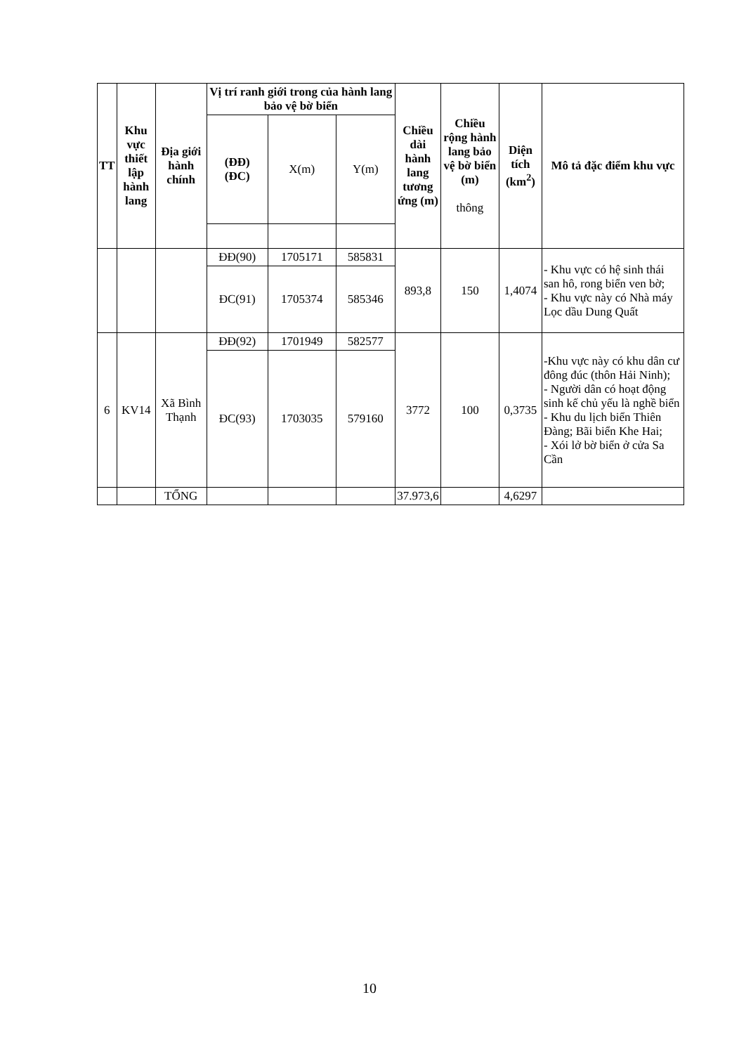| TT | Khu vực thiết lập hành lang | Địa giới hành chính | Vị trí ranh giới trong của hành lang bảo vệ bờ biển | | | Chiều dài hành lang tương ứng (m) | Chiều rộng hành lang bảo vệ bờ biển (m) thông | Diện tích (km<sup>2</sup>) | Mô tả đặc điểm khu vực |
| --- | --- | --- | --- | --- | --- | --- | --- | --- | --- |
| | | | (ĐĐ) (ĐC) | X(m) | Y(m) | | | | |
| | | | ĐĐ(90) | 1705171 | 585831 | 893,8 | 150 | 1,4074 | - Khu vực có hệ sinh thái san hô, rong biển ven bờ; - Khu vực này có Nhà máy Lọc dầu Dung Quất |
| | | | ĐC(91) | 1705374 | 585346 | | | | |
| 6 | KV14 | Xã Bình Thạnh | ĐĐ(92) | 1701949 | 582577 | 3772 | 100 | 0,3735 | -Khu vực này có khu dân cư đông đúc (thôn Hải Ninh); - Người dân có hoạt động sinh kế chủ yếu là nghề biển - Khu du lịch biển Thiên Đàng; Bãi biển Khe Hai; - Xói lở bờ biển ở cửa Sa Cần |
| | | | ĐC(93) | 1703035 | 579160 | | | | |
| | | TỔNG | | | | 37.973,6 | | 4,6297 | |
10